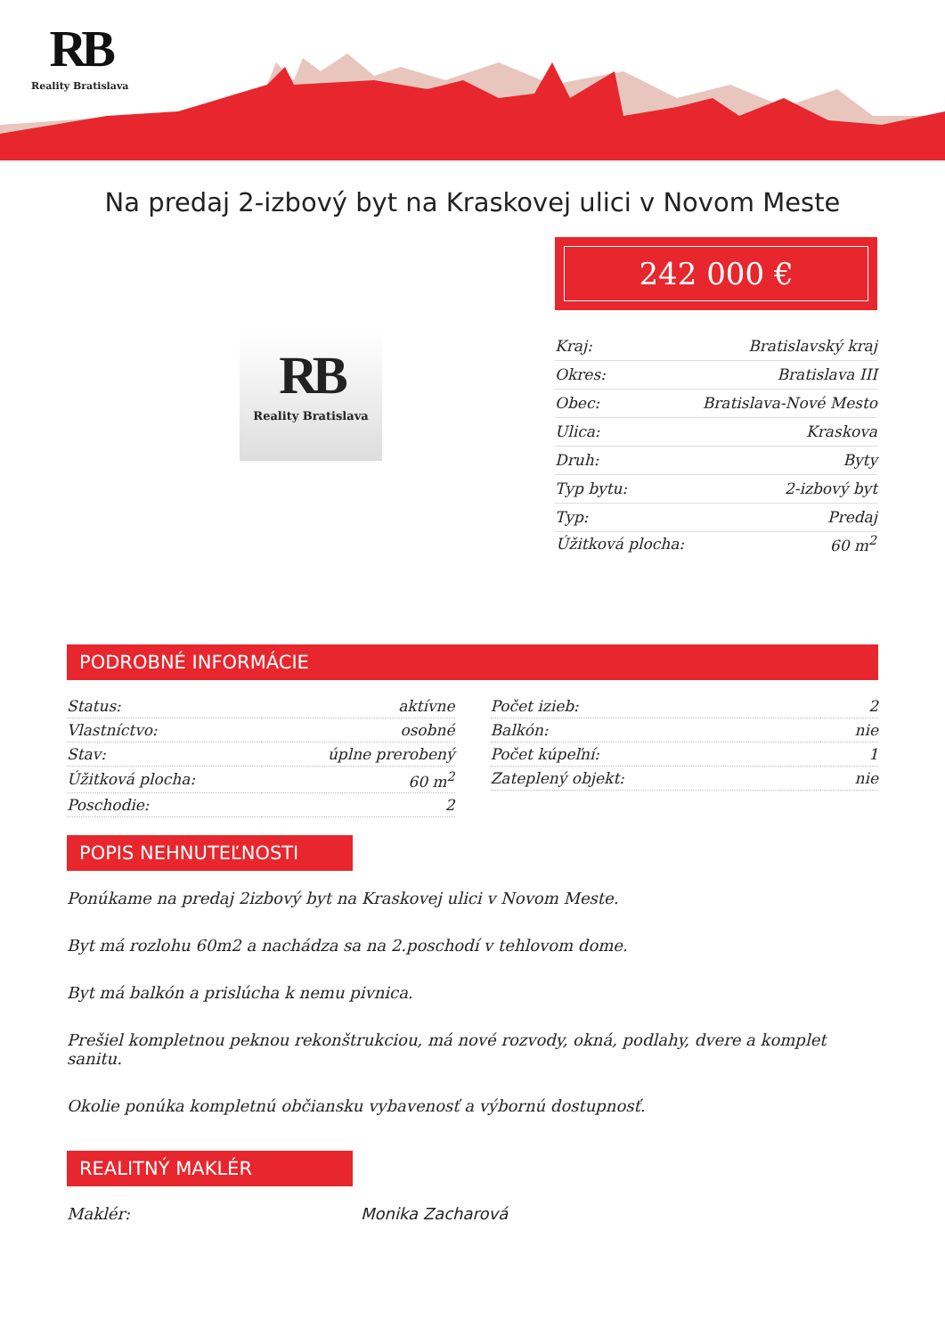RB
Reality Bratislava
Na predaj 2-izbový byt na Kraskovej ulici v Novom Meste
RB
Reality Bratislava
242 000 €
| Kraj: | Bratislavský kraj |
| Okres: | Bratislava III |
| Obec: | Bratislava-Nové Mesto |
| Ulica: | Kraskova |
| Druh: | Byty |
| Typ bytu: | 2-izbový byt |
| Typ: | Predaj |
| Úžitková plocha: | 60 m<sup>2</sup> |
PODROBNÉ INFORMÁCIE
| Status: | aktívne |
| Vlastníctvo: | osobné |
| Stav: | úplne prerobený |
| Úžitková plocha: | 60 m<sup>2</sup> |
| Poschodie: | 2 |
| Počet izieb: | 2 |
| Balkón: | nie |
| Počet kúpeľní: | 1 |
| Zateplený objekt: | nie |
POPIS NEHNUTEĽNOSTI
Ponúkame na predaj 2izbový byt na Kraskovej ulici v Novom Meste.
Byt má rozlohu 60m2 a nachádza sa na 2.poschodí v tehlovom dome.
Byt má balkón a prislúcha k nemu pivnica.
Prešiel kompletnou peknou rekonštrukciou, má nové rozvody, okná, podlahy, dvere a komplet sanitu.
Okolie ponúka kompletnú občiansku vybavenosť a výbornú dostupnosť.
REALITNÝ MAKLÉR
Maklér: Monika Zacharová